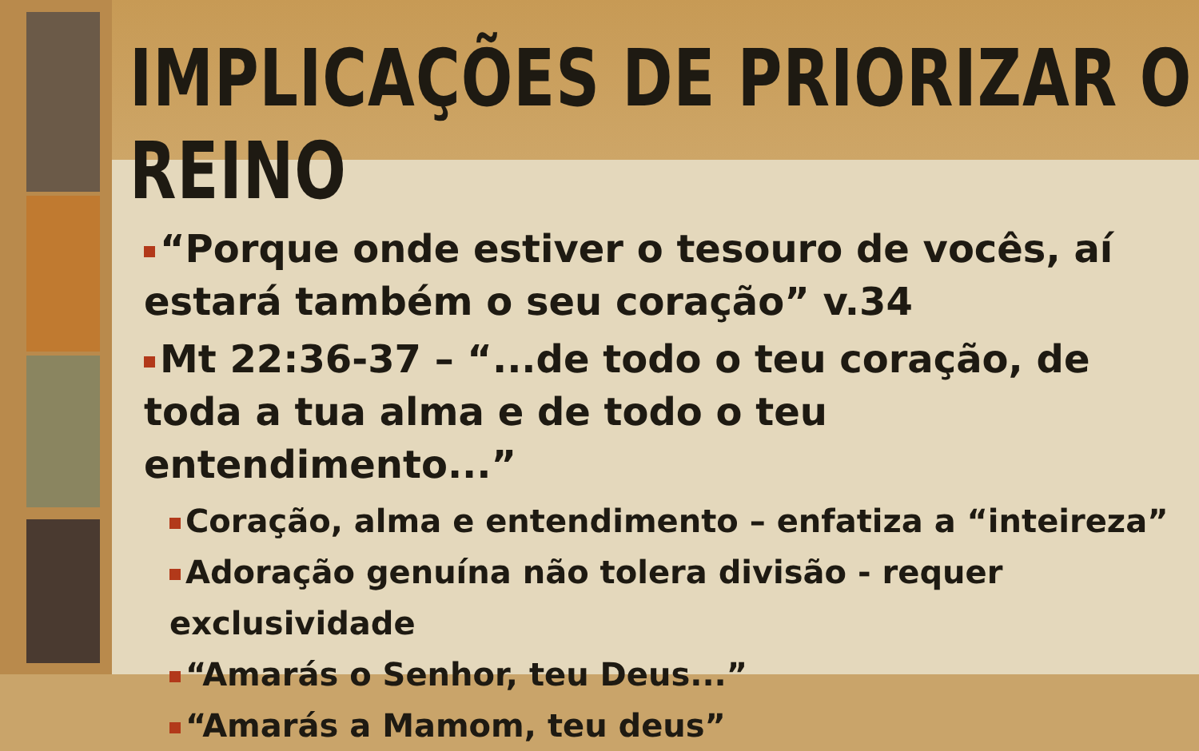IMPLICAÇÕES DE PRIORIZAR O REINO
“Porque onde estiver o tesouro de vocês, aí estará também o seu coração” v.34
Mt 22:36-37 – “...de todo o teu coração, de toda a tua alma e de todo o teu entendimento...”
Coração, alma e entendimento – enfatiza a “inteireza”
Adoração genuína não tolera divisão - requer exclusividade
“Amarás o Senhor, teu Deus...”
“Amarás a Mamom, teu deus”